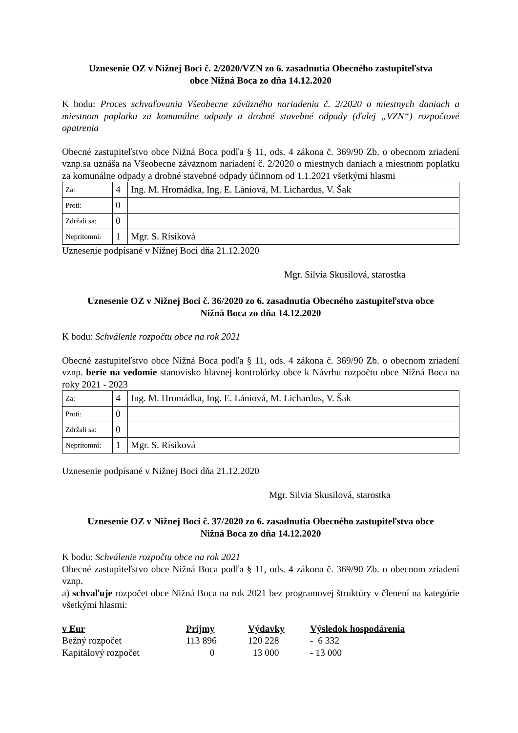Uznesenie OZ v Nižnej Boci č. 2/2020/VZN zo 6. zasadnutia Obecného zastupiteľstva
obce Nižná Boca zo dňa 14.12.2020
K bodu: Proces schvaľovania Všeobecne záväzného nariadenia č. 2/2020 o miestnych daniach a miestnom poplatku za komunálne odpady a drobné stavebné odpady (ďalej „VZN“) rozpočtové opatrenia
Obecné zastupiteľstvo obce Nižná Boca podľa § 11, ods. 4 zákona č. 369/90 Zb. o obecnom zriadení vznp.sa uznáša na Všeobecne záväznom nariadení č. 2/2020 o miestnych daniach a miestnom poplatku za komunálne odpady a drobné stavebné odpady účinnom od 1.1.2021 všetkými hlasmi
| Za: | 4 | Ing. M. Hromádka, Ing. E. Lániová, M. Lichardus, V. Šak |
| Proti: | 0 | |
| Zdržali sa: | 0 | |
| Neprítomní: | 1 | Mgr. S. Rísiková |
Uznesenie podpísané v Nižnej Boci dňa 21.12.2020
Mgr. Silvia Skusilová, starostka
Uznesenie OZ v Nižnej Boci č. 36/2020 zo 6. zasadnutia Obecného zastupiteľstva obce
Nižná Boca zo dňa 14.12.2020
K bodu: Schválenie rozpočtu obce na rok 2021
Obecné zastupiteľstvo obce Nižná Boca podľa § 11, ods. 4 zákona č. 369/90 Zb. o obecnom zriadení vznp. berie na vedomie stanovisko hlavnej kontrolórky obce k Návrhu rozpočtu obce Nižná Boca na roky 2021 - 2023
| Za: | 4 | Ing. M. Hromádka, Ing. E. Lániová, M. Lichardus, V. Šak |
| Proti: | 0 | |
| Zdržali sa: | 0 | |
| Neprítomní: | 1 | Mgr. S. Rísiková |
Uznesenie podpísané v Nižnej Boci dňa 21.12.2020
Mgr. Silvia Skusilová, starostka
Uznesenie OZ v Nižnej Boci č. 37/2020 zo 6. zasadnutia Obecného zastupiteľstva obce
Nižná Boca zo dňa 14.12.2020
K bodu: Schválenie rozpočtu obce na rok 2021
Obecné zastupiteľstvo obce Nižná Boca podľa § 11, ods. 4 zákona č. 369/90 Zb. o obecnom zriadení vznp.
a) schvaľuje rozpočet obce Nižná Boca na rok 2021 bez programovej štruktúry v členení na kategórie všetkými hlasmi:
| v Eur | Príjmy | Výdavky | Výsledok hospodárenia |
| --- | --- | --- | --- |
| Bežný rozpočet | 113 896 | 120 228 | - 6 332 |
| Kapitálový rozpočet | 0 | 13 000 | - 13 000 |